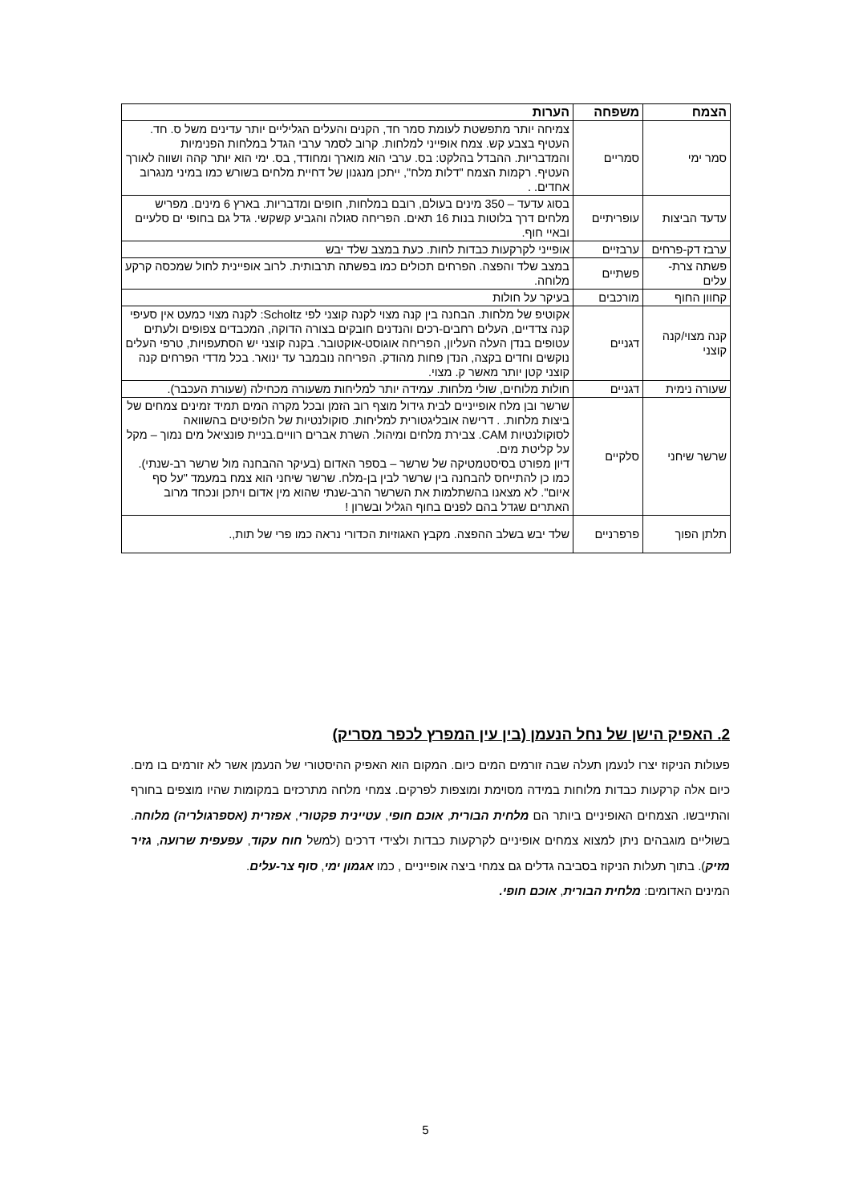| הצמח | משפחה | הערות |
| --- | --- | --- |
| סמר ימי | סמריים | צמיחה יותר מתפשטת לעומת סמר חד, הקנים והעלים הגליליים יותר עדינים משל ס. חד. העטיף בצבע קש. צמח אופייני למלחות. קרוב לסמר ערבי הגדל במלחות הפנימיות והמדבריות. ההבדל בהלקט: בס. ערבי הוא מוארך ומחודד, בס. ימי הוא יותר קהה ושווה לאורך העטיף. רקמות הצמח "דלות מלח", ייתכן מנגנון של דחיית מלחים בשורש כמו במיני מנגרוב אחדים. . |
| עדעד הביצות | עופריתיים | בסוג עדעד – 350 מינים בעולם, רובם במלחות, חופים ומדבריות. בארץ 6 מינים. מפריש מלחים דרך בלוטות בנות 16 תאים. הפריחה סגולה והגביע קשקשי. גדל גם בחופי ים סלעיים ובאיי חוף. |
| ערבז דק-פרחים | ערבזיים | אופייני לקרקעות כבדות לחות. כעת במצב שלד יבש |
| פשתה צרת-עלים | פשתיים | במצב שלד והפצה. הפרחים תכולים כמו בפשתה תרבותית. לרוב אופיינית לחול שמכסה קרקע מלוחה. |
| קחוון החוף | מורכבים | בעיקר על חולות |
| קנה מצוי/קנה קוצני | דגניים | אקוטיפ של מלחות. הבחנה בין קנה מצוי לקנה קוצני לפי Scholtz: לקנה מצוי כמעט אין סעיפי קנה צדדיים, העלים רחבים-רכים והנדנים חובקים בצורה הדוקה, המכבדים צפופים ולעתים עטופים בנדן העלה העליון, הפריחה אוגוסט-אוקטובר. בקנה קוצני יש הסתעפויות, טרפי העלים נוקשים וחדים בקצה, הנדן פחות מהודק. הפריחה נובמבר עד ינואר. בכל מדדי הפרחים קנה קוצני קטן יותר מאשר ק. מצוי. |
| שעורה נימית | דגניים | חולות מלוחים, שולי מלחות. עמידה יותר למליחות משעורה מכחילה (שעורת העכבר). |
| שרשר שיחני | סלקיים | שרשר ובן מלח אופייניים לבית גידול מוצף רוב הזמן ובכל מקרה המים תמיד זמינים צמחים של ביצות מלחות. . דרישה אובליגטורית למליחות. סוקולנטיות של הלופיטים בהשוואה לסוקולנטיות CAM. צבירת מלחים ומיהול. השרת אברים רוויים.בניית פונציאל מים נמוך – מקל על קליטת מים. דיון מפורט בסיסטמטיקה של שרשר – בספר האדום (בעיקר ההבחנה מול שרשר רב-שנתי). כמו כן להתייחס להבחנה בין שרשר לבין בן-מלח. שרשר שיחני הוא צמח במעמד "על סף איום". לא מצאנו בהשתלמות את השרשר הרב-שנתי שהוא מין אדום ויתכן ונכחד מרוב האתרים שגדל בהם לפנים בחוף הגליל ובשרון ! |
| תלתן הפוך | פרפרניים | שלד יבש בשלב ההפצה. מקבץ האגוזיות הכדורי נראה כמו פרי של תות,. |
2. האפיק הישן של נחל הנעמן (בין עין המפרץ לכפר מסריק)
פעולות הניקוז יצרו לנעמן תעלה שבה זורמים המים כיום. המקום הוא האפיק ההיסטורי של הנעמן אשר לא זורמים בו מים. כיום אלה קרקעות כבדות מלוחות במידה מסוימת ומוצפות לפרקים. צמחי מלחה מתרכזים במקומות שהיו מוצפים בחורף והתייבשו. הצמחים האופיניים ביותר הם מלחית הבורית, אוכם חופי, עטיינית פקטורי, אפזרית (אספרגולריה) מלוחה. בשוליים מוגבהים ניתן למצוא צמחים אופיניים לקרקעות כבדות ולצידי דרכים (למשל חוח עקוד, עפעפית שרועה, גזיר מזיק). בתוך תעלות הניקוז בסביבה גדלים גם צמחי ביצה אופייניים , כמו אגמון ימי, סוף צר-עלים.
המינים האדומים: מלחית הבורית, אוכם חופי.
5